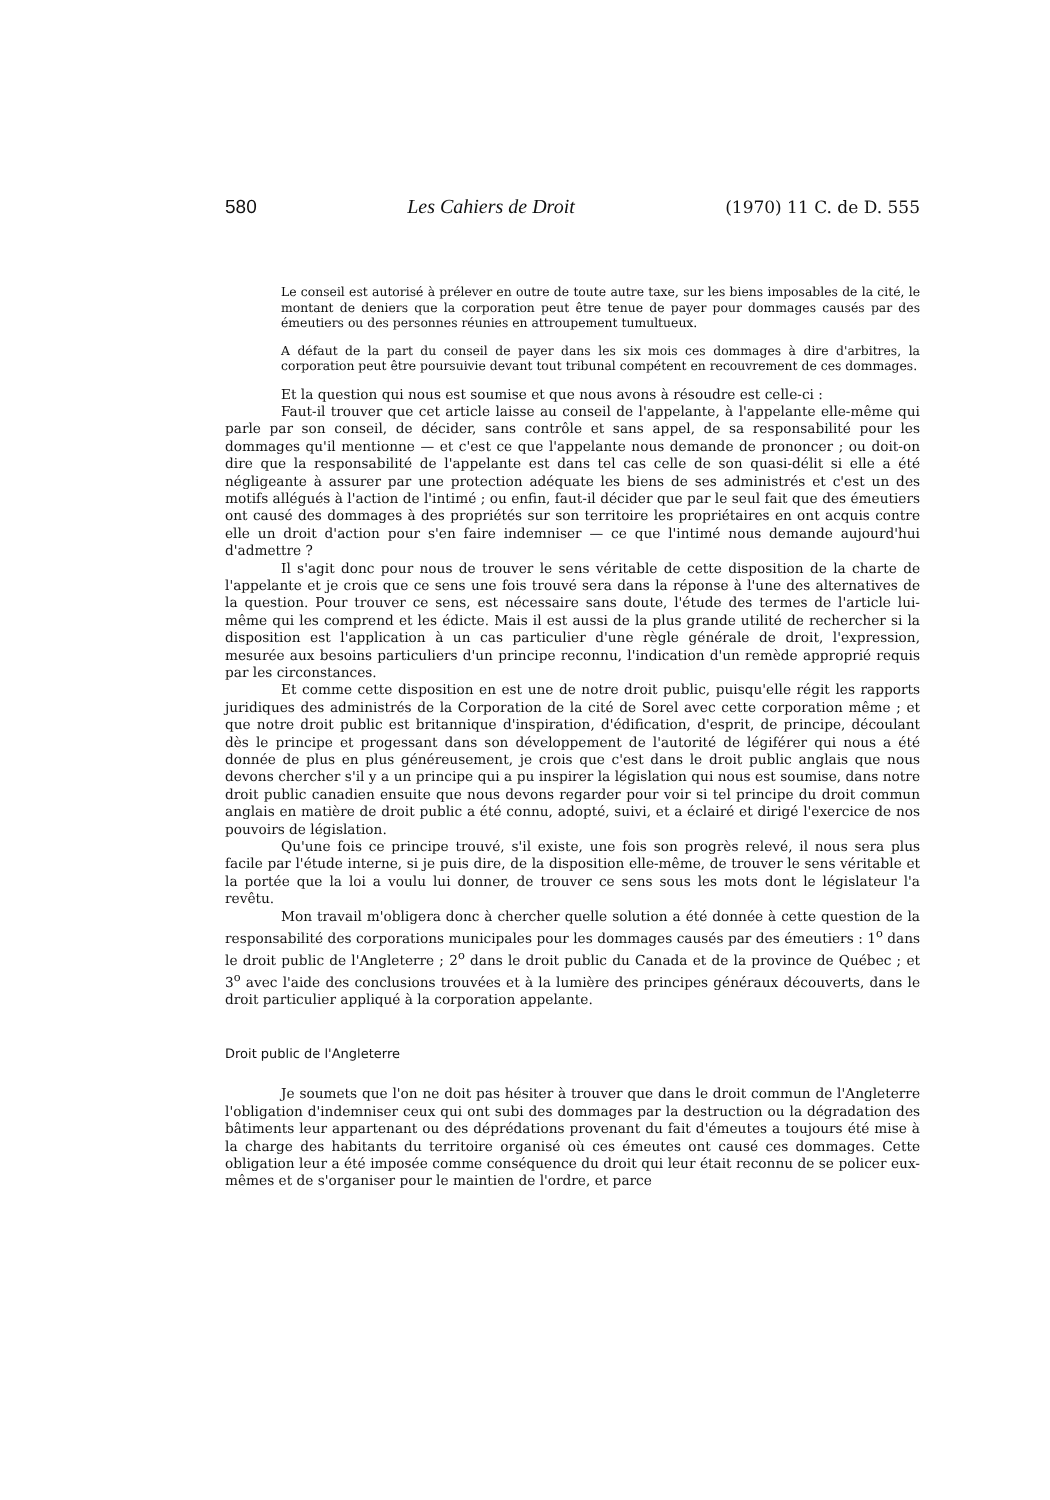580 Les Cahiers de Droit (1970) 11 C. de D. 555
Le conseil est autorisé à prélever en outre de toute autre taxe, sur les biens imposables de la cité, le montant de deniers que la corporation peut être tenue de payer pour dommages causés par des émeutiers ou des personnes réunies en attroupement tumultueux.
A défaut de la part du conseil de payer dans les six mois ces dommages à dire d'arbitres, la corporation peut être poursuivie devant tout tribunal compétent en recouvrement de ces dommages.
Et la question qui nous est soumise et que nous avons à résoudre est celle-ci :
Faut-il trouver que cet article laisse au conseil de l'appelante, à l'appelante elle-même qui parle par son conseil, de décider, sans contrôle et sans appel, de sa responsabilité pour les dommages qu'il mentionne — et c'est ce que l'appelante nous demande de prononcer ; ou doit-on dire que la responsabilité de l'appelante est dans tel cas celle de son quasi-délit si elle a été négligeante à assurer par une protection adéquate les biens de ses administrés et c'est un des motifs allégués à l'action de l'intimé ; ou enfin, faut-il décider que par le seul fait que des émeutiers ont causé des dommages à des propriétés sur son territoire les propriétaires en ont acquis contre elle un droit d'action pour s'en faire indemniser — ce que l'intimé nous demande aujourd'hui d'admettre ?
Il s'agit donc pour nous de trouver le sens véritable de cette disposition de la charte de l'appelante et je crois que ce sens une fois trouvé sera dans la réponse à l'une des alternatives de la question. Pour trouver ce sens, est nécessaire sans doute, l'étude des termes de l'article lui-même qui les comprend et les édicte. Mais il est aussi de la plus grande utilité de rechercher si la disposition est l'application à un cas particulier d'une règle générale de droit, l'expression, mesurée aux besoins particuliers d'un principe reconnu, l'indication d'un remède approprié requis par les circonstances.
Et comme cette disposition en est une de notre droit public, puisqu'elle régit les rapports juridiques des administrés de la Corporation de la cité de Sorel avec cette corporation même ; et que notre droit public est britannique d'inspiration, d'édification, d'esprit, de principe, découlant dès le principe et progessant dans son développement de l'autorité de légiférer qui nous a été donnée de plus en plus généreusement, je crois que c'est dans le droit public anglais que nous devons chercher s'il y a un principe qui a pu inspirer la législation qui nous est soumise, dans notre droit public canadien ensuite que nous devons regarder pour voir si tel principe du droit commun anglais en matière de droit public a été connu, adopté, suivi, et a éclairé et dirigé l'exercice de nos pouvoirs de législation.
Qu'une fois ce principe trouvé, s'il existe, une fois son progrès relevé, il nous sera plus facile par l'étude interne, si je puis dire, de la disposition elle-même, de trouver le sens véritable et la portée que la loi a voulu lui donner, de trouver ce sens sous les mots dont le législateur l'a revêtu.
Mon travail m'obligera donc à chercher quelle solution a été donnée à cette question de la responsabilité des corporations municipales pour les dommages causés par des émeutiers : 1<sup>o</sup> dans le droit public de l'Angleterre ; 2<sup>o</sup> dans le droit public du Canada et de la province de Québec ; et 3<sup>o</sup> avec l'aide des conclusions trouvées et à la lumière des principes généraux découverts, dans le droit particulier appliqué à la corporation appelante.
Droit public de l'Angleterre
Je soumets que l'on ne doit pas hésiter à trouver que dans le droit commun de l'Angleterre l'obligation d'indemniser ceux qui ont subi des dommages par la destruction ou la dégradation des bâtiments leur appartenant ou des déprédations provenant du fait d'émeutes a toujours été mise à la charge des habitants du territoire organisé où ces émeutes ont causé ces dommages. Cette obligation leur a été imposée comme conséquence du droit qui leur était reconnu de se policer eux-mêmes et de s'organiser pour le maintien de l'ordre, et parce